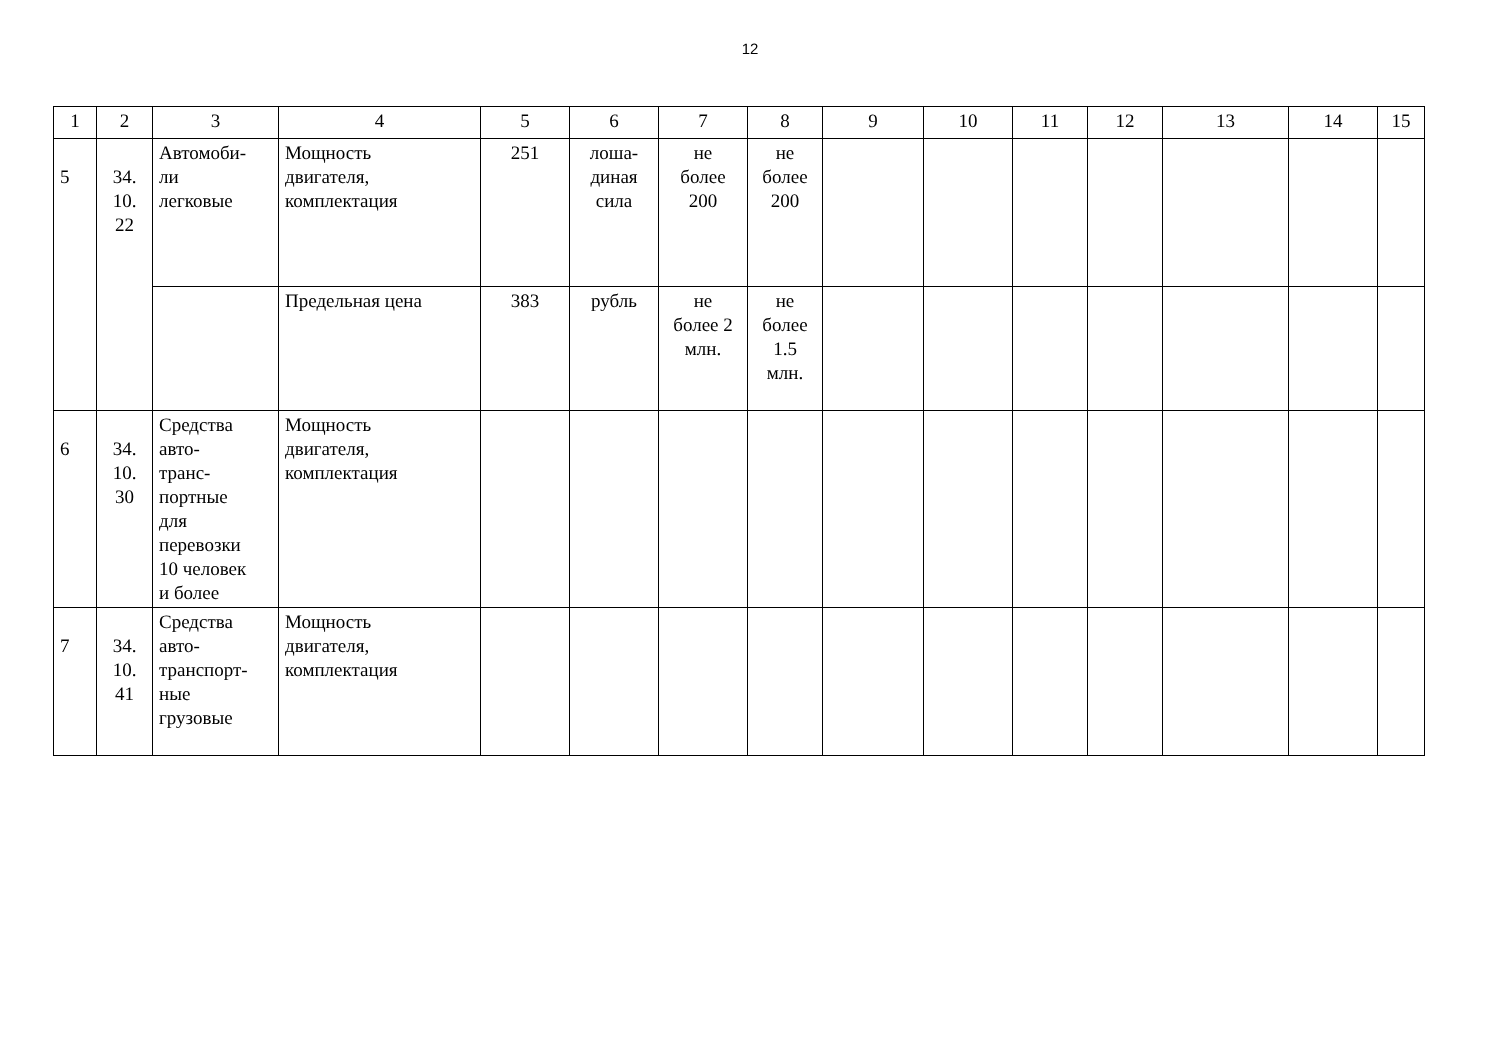12
| 1 | 2 | 3 | 4 | 5 | 6 | 7 | 8 | 9 | 10 | 11 | 12 | 13 | 14 | 15 |
| 5 | 34. 10. 22 | Автомоби- ли легковые | Мощность двигателя, комплектация | 251 | лоша- диная сила | не более 200 | не более 200 | | | | | | | |
| | | | Предельная цена | 383 | рубль | не более 2 млн. | не более 1.5 млн. | | | | | | | |
| 6 | 34. 10. 30 | Средства авто- транс- портные для перевозки 10 человек и более | Мощность двигателя, комплектация | | | | | | | | | | | |
| 7 | 34. 10. 41 | Средства авто- транспорт- ные грузовые | Мощность двигателя, комплектация | | | | | | | | | | | |